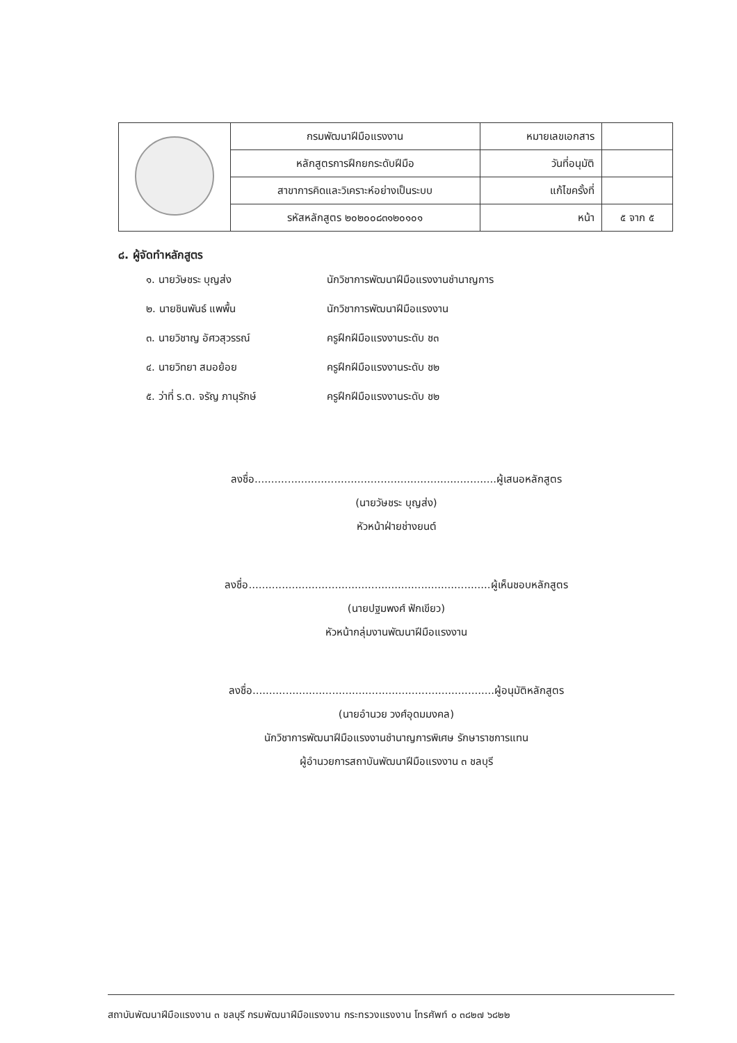| | กรมพัฒนาฝีมือแรงงาน | หมายเลขเอกสาร | |
| | หลักสูตรการฝึกยกระดับฝีมือ | วันที่อนุมัติ | |
| | สาขาการคิดและวิเคราะห์อย่างเป็นระบบ | แก้ไขครั้งที่ | |
| | รหัสหลักสูตร ๒๐๒๐๐๘๓๑๒๐๑๐๑ | หน้า | ๕ จาก ๕ |
๘. ผู้จัดทำหลักสูตร
๑. นายวัษชระ บุญส่ง นักวิชาการพัฒนาฝีมือแรงงานชำนาญการ
๒. นายชินพันธ์ แพพื้น นักวิชาการพัฒนาฝีมือแรงงาน
๓. นายวิชาญ อัศวสุวรรณ์ ครูฝึกฝีมือแรงงานระดับ ช๓
๔. นายวิทยา สมอย้อย ครูฝึกฝีมือแรงงานระดับ ช๒
๕. ว่าที่ ร.ต. จรัญ ภานุรักษ์ ครูฝึกฝีมือแรงงานระดับ ช๒
ลงชื่อ.........................................................................ผู้เสนอหลักสูตร
(นายวัษชระ บุญส่ง)
หัวหน้าฝ่ายช่างยนต์
ลงชื่อ.........................................................................ผู้เห็นชอบหลักสูตร
(นายปฐมพงศ์ ฟักเขียว)
หัวหน้ากลุ่มงานพัฒนาฝีมือแรงงาน
ลงชื่อ.........................................................................ผู้อนุมัติหลักสูตร
(นายอำนวย วงศ์อุดมมงคล)
นักวิชาการพัฒนาฝีมือแรงงานชำนาญการพิเศษ รักษาราชการแทน
ผู้อำนวยการสถาบันพัฒนาฝีมือแรงงาน ๓ ชลบุรี
สถาบันพัฒนาฝีมือแรงงาน ๓ ชลบุรี กรมพัฒนาฝีมือแรงงาน กระทรวงแรงงาน โทรศัพท์ ๐ ๓๘๒๗ ๖๘๒๒